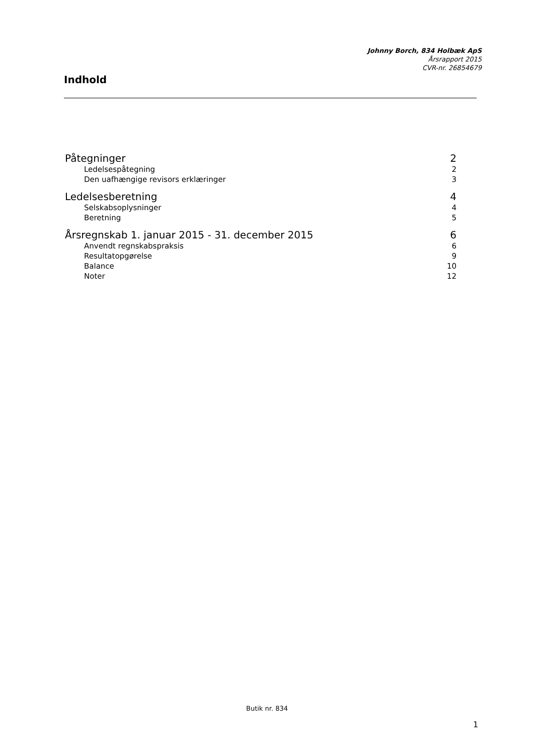Johnny Borch, 834 Holbæk ApS
Årsrapport 2015
CVR-nr. 26854679
Indhold
Påtegninger 2
Ledelsespåtegning 2
Den uafhængige revisors erklæringer 3
Ledelsesberetning 4
Selskabsoplysninger 4
Beretning 5
Årsregnskab 1. januar 2015 - 31. december 2015 6
Anvendt regnskabspraksis 6
Resultatopgørelse 9
Balance 10
Noter 12
Butik nr. 834
1